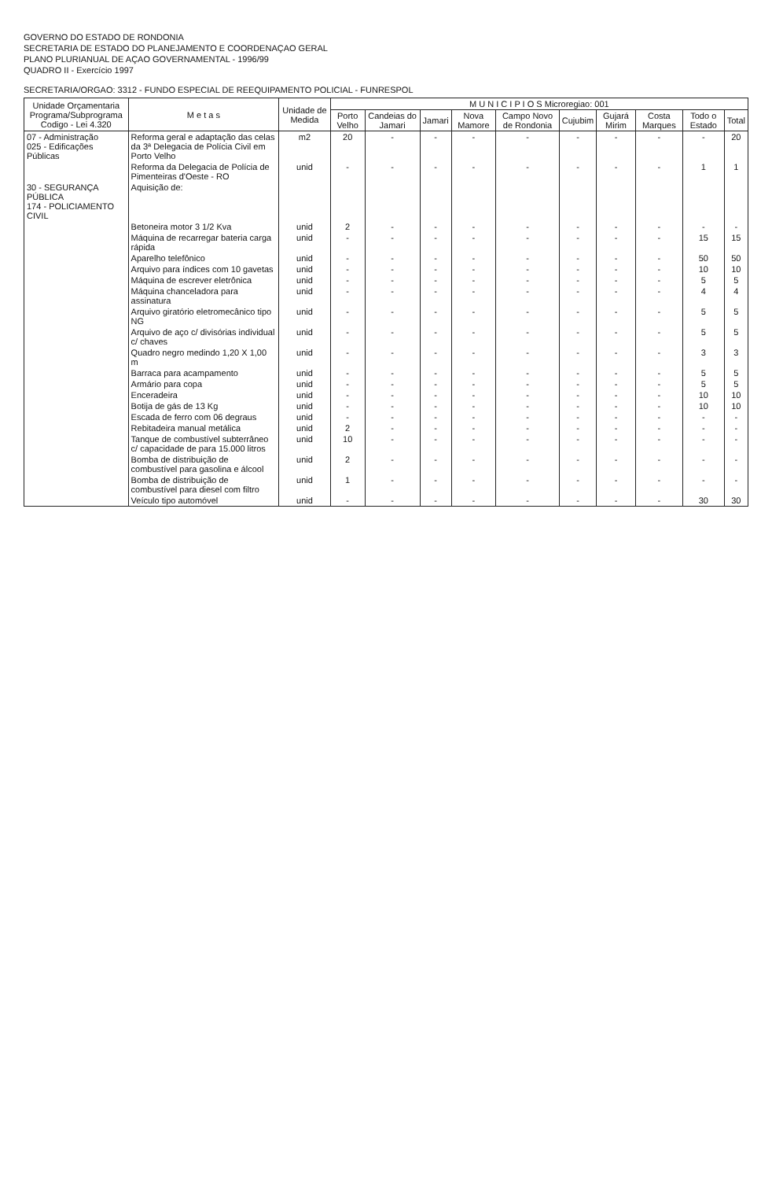GOVERNO DO ESTADO DE RONDONIA
SECRETARIA DE ESTADO DO PLANEJAMENTO E COORDENAÇAO GERAL
PLANO PLURIANUAL DE AÇAO GOVERNAMENTAL - 1996/99
QUADRO II - Exercício 1997
SECRETARIA/ORGAO: 3312 - FUNDO ESPECIAL DE REEQUIPAMENTO POLICIAL - FUNRESPOL
| Unidade Orçamentaria Programa/Subprograma Codigo - Lei 4.320 | M e t a s | Unidade de Medida | M U N I C I P I O S Microregiao: 001 | | | | | | | | | |
| --- | --- | --- | --- | --- | --- | --- | --- | --- | --- | --- | --- | --- |
| | | | Porto Velho | Candeias do Jamari | Jamari | Nova Mamore | Campo Novo de Rondonia | Cujubim | Gujará Mirim | Costa Marques | Todo o Estado | Total |
| 07 - Administração 025 - Edificações Públicas | Reforma geral e adaptação das celas da 3ª Delegacia de Polícia Civil em Porto Velho | m2 | 20 | - | - | - | - | - | - | - | - | 20 |
| | Reforma da Delegacia de Polícia de Pimenteiras d'Oeste - RO | unid | - | - | - | - | - | - | - | - | 1 | 1 |
| 30 - SEGURANÇA PÚBLICA 174 - POLICIAMENTO CIVIL | Aquisição de: | | | | | | | | | | | |
| | Betoneira motor 3 1/2 Kva | unid | 2 | - | - | - | - | - | - | - | - | - |
| | Máquina de recarregar bateria carga rápida | unid | - | - | - | - | - | - | - | - | 15 | 15 |
| | Aparelho telefônico | unid | - | - | - | - | - | - | - | - | 50 | 50 |
| | Arquivo para índices com 10 gavetas | unid | - | - | - | - | - | - | - | - | 10 | 10 |
| | Máquina de escrever eletrônica | unid | - | - | - | - | - | - | - | - | 5 | 5 |
| | Máquina chanceladora para assinatura | unid | - | - | - | - | - | - | - | - | 4 | 4 |
| | Arquivo giratório eletromecânico tipo NG | unid | - | - | - | - | - | - | - | - | 5 | 5 |
| | Arquivo de aço c/ divisórias individual c/ chaves | unid | - | - | - | - | - | - | - | - | 5 | 5 |
| | Quadro negro medindo 1,20 X 1,00 m | unid | - | - | - | - | - | - | - | - | 3 | 3 |
| | Barraca para acampamento | unid | - | - | - | - | - | - | - | - | 5 | 5 |
| | Armário para copa | unid | - | - | - | - | - | - | - | - | 5 | 5 |
| | Enceradeira | unid | - | - | - | - | - | - | - | - | 10 | 10 |
| | Botija de gás de 13 Kg | unid | - | - | - | - | - | - | - | - | 10 | 10 |
| | Escada de ferro com 06 degraus | unid | - | - | - | - | - | - | - | - | - | - |
| | Rebitadeira manual metálica | unid | 2 | - | - | - | - | - | - | - | - | - |
| | Tanque de combustível subterrâneo c/ capacidade de para 15.000 litros | unid | 10 | - | - | - | - | - | - | - | - | - |
| | Bomba de distribuição de combustível para gasolina e álcool | unid | 2 | - | - | - | - | - | - | - | - | - |
| | Bomba de distribuição de combustível para diesel com filtro | unid | 1 | - | - | - | - | - | - | - | - | - |
| | Veículo tipo automóvel | unid | - | - | - | - | - | - | - | - | 30 | 30 |